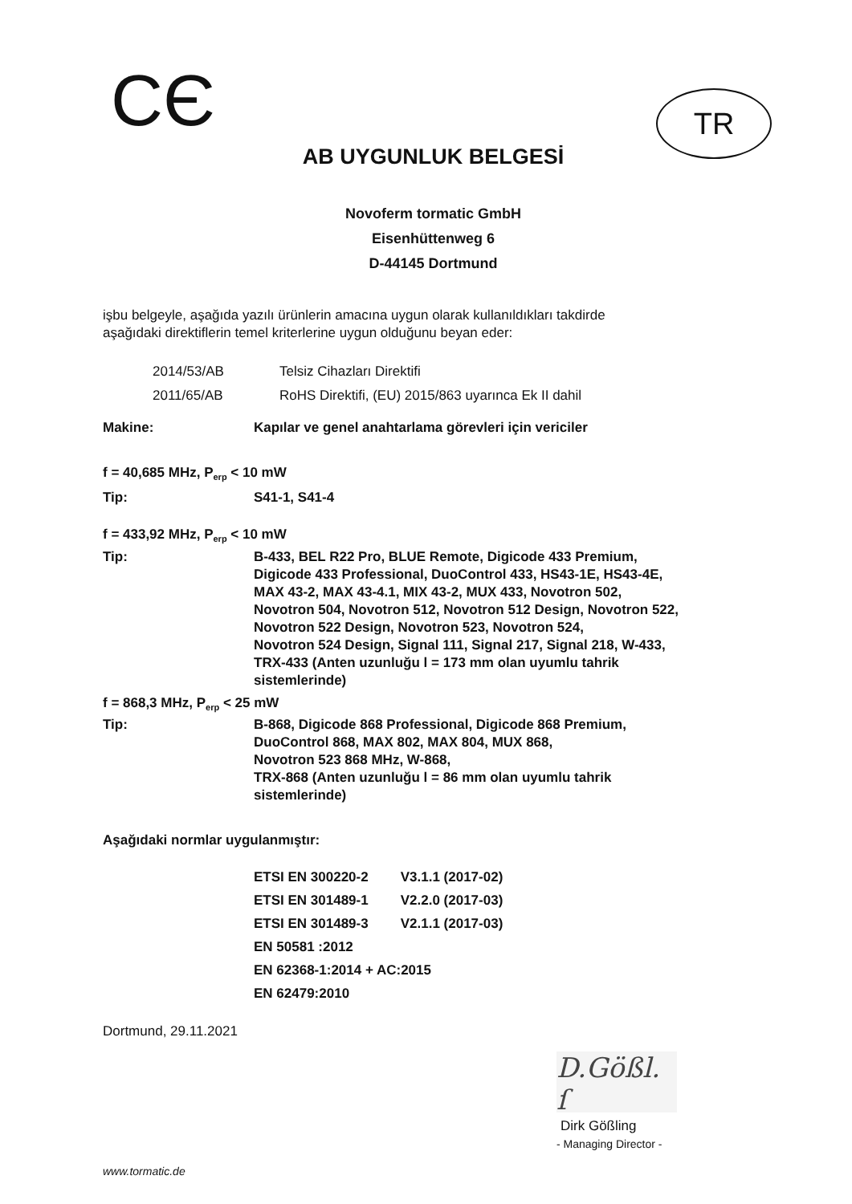CЄ
TR
AB UYGUNLUK BELGESİ
Novoferm tormatic GmbH
Eisenhüttenweg 6
D-44145 Dortmund
işbu belgeyle, aşağıda yazılı ürünlerin amacına uygun olarak kullanıldıkları takdirde
aşağıdaki direktiflerin temel kriterlerine uygun olduğunu beyan eder:
| 2014/53/AB | Telsiz Cihazları Direktifi |
| 2011/65/AB | RoHS Direktifi, (EU) 2015/863 uyarınca Ek II dahil |
| Makine: | Kapılar ve genel anahtarlama görevleri için vericiler |
| f = 40,685 MHz, P<sub>erp</sub> < 10 mW | |
| Tip: | S41-1, S41-4 |
| f = 433,92 MHz, P<sub>erp</sub> < 10 mW | |
| Tip: | B-433, BEL R22 Pro, BLUE Remote, Digicode 433 Premium, Digicode 433 Professional, DuoControl 433, HS43-1E, HS43-4E, MAX 43-2, MAX 43-4.1, MIX 43-2, MUX 433, Novotron 502, Novotron 504, Novotron 512, Novotron 512 Design, Novotron 522, Novotron 522 Design, Novotron 523, Novotron 524, Novotron 524 Design, Signal 111, Signal 217, Signal 218, W-433, TRX-433 (Anten uzunluğu l = 173 mm olan uyumlu tahrik sistemlerinde) |
| f = 868,3 MHz, P<sub>erp</sub> < 25 mW | |
| Tip: | B-868, Digicode 868 Professional, Digicode 868 Premium, DuoControl 868, MAX 802, MAX 804, MUX 868, Novotron 523 868 MHz, W-868, TRX-868 (Anten uzunluğu l = 86 mm olan uyumlu tahrik sistemlerinde) |
Aşağıdaki normlar uygulanmıştır:
| ETSI EN 300220-2 | V3.1.1 (2017-02) |
| ETSI EN 301489-1 | V2.2.0 (2017-03) |
| ETSI EN 301489-3 | V2.1.1 (2017-03) |
| EN 50581 :2012 | |
| EN 62368-1:2014 + AC:2015 | |
| EN 62479:2010 | |
Dortmund, 29.11.2021
D.Gößl. ſ
Dirk Gößling
- Managing Director -
www.tormatic.de